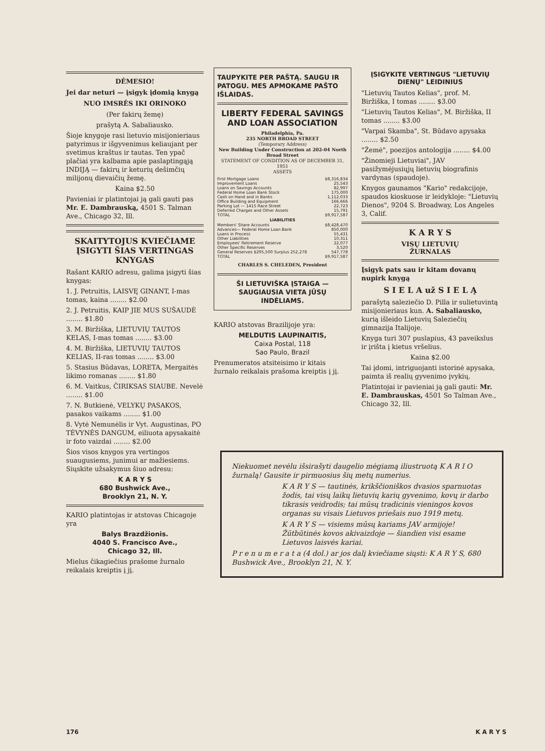DĖMESIO!
Jei dar neturi — įsigyk įdomią knygą
NUO IMSRĖS IKI ORINOKO
(Per fakirų žemę)
prašytą A. Sabaliausko.
Šioje knygoje rasi lietuvio misijonieriaus patyrimus ir išgyvenimus keliaujant per svetimus kraštus ir tautas. Ten ypač plačiai yra kalbama apie paslaptingąją INDIJĄ — fakirų ir keturių dešimčių milijonų dievaičių žemę.
Kaina $2.50
Pavieniai ir platintojai ją gali gauti pas Mr. E. Dambrauską, 4501 S. Talman Ave., Chicago 32, Ill.
SKAITYTOJUS KVIEČIAME ĮSIGYTI ŠIAS VERTINGAS KNYGAS
Rašant KARIO adresu, galima įsigyti šias knygas:
1. J. Petruitis, LAISVĘ GINANT, I-mas tomas, kaina ........ $2.00
2. J. Petruitis, KAIP JIE MUS SUŠAUDĖ ........ $1.80
3. M. Biržiška, LIETUVIŲ TAUTOS KELAS, I-mas tomas ........ $3.00
4. M. Biržiška, LIETUVIŲ TAUTOS KELIAS, II-ras tomas ........ $3.00
5. Stasius Būdavas, LORETA, Mergaitės likimo romanas ........ $1.80
6. M. Vaitkus, ČIRIKSAS SIAUBE. Nevelė ........ $1.00
7. N. Butkienė, VELYKŲ PASAKOS, pasakos vaikams ........ $1.00
8. Vytė Nemunėlis ir Vyt. Augustinas, PO TĖVYNĖS DANGUM, eiliuota apysakaitė ir foto vaizdai ........ $2.00
Šios visos knygos yra vertingos suaugusiems, junimui ar mažiesiems. Siųskite užsakymus šiuo adresu:
K A R Y S
680 Bushwick Ave.,
Brooklyn 21, N. Y.
KARIO platintojas ir atstovas Chicagoje yra
Balys Brazdžionis.
4040 S. Francisco Ave.,
Chicago 32, Ill.
Mielus čikagiečius prašome žurnalo reikalais kreiptis į jį.
TAUPYKITE PER PAŠTĄ. SAUGU IR PATOGU. MES APMOKAME PAŠTO IŠLAIDAS.
LIBERTY FEDERAL SAVINGS AND LOAN ASSOCIATION
Philadelphia, Pa.
235 NORTH BROAD STREET
(Temporary Address)
New Building Under Construction at 202-04 North Broad Street
STATEMENT OF CONDITION AS OF DECEMBER 31, 1951
ASSETS
| First Mortgage Loans | $8,316,834 |
| Improvement Loans | 25,543 |
| Loans on Savings Accounts | 82,997 |
| Federal Home Loan Bank Stock | 175,000 |
| Cash on Hand and in Banks | 1,112,033 |
| Office Building and Equipment | 166,666 |
| Parking Lot — 1415 Race Street | 22,723 |
| Deferred Charges and Other Assets | 15,791 |
| TOTAL | $9,917,587 |
| LIABILITIES | |
| Members' Share Accounts | $8,428,470 |
| Advances— Federal Home Loan Bank | 850,000 |
| Loans in Process | 55,431 |
| Other Liabilities | 10,311 |
| Employees' Retirement Reserve | 22,077 |
| Other Specific Reserves | 3,520 |
| General Reserves $295,500 Surplus 252,278 | 547,778 |
| TOTAL | $9,917,587 |
CHARLES S. CHELEDEN, President
ŠI LIETUVIŠKA ĮSTAIGA — SAUGIAUSIA VIETA JŪSŲ INDĖLIAMS.
KARIO atstovas Brazilijoje yra:
MELDUTIS LAUPINAITIS,
Caixa Postal, 118
Sao Paulo, Brazil
Prenumeratos atsiteisimo ir kitais žurnalo reikalais prašoma kreiptis į jį.
ĮSIGYKITE VERTINGUS "LIETUVIŲ DIENŲ" LEIDINIUS
"Lietuvių Tautos Kelias", prof. M. Biržiška, I tomas ........ $3.00
"Lietuvių Tautos Kelias", M. Biržiška, II tomas ........ $3.00
"Varpai Skamba", St. Būdavo apysaka ........ $2.50
"Žemė", poezijos antologija ........ $4.00
"Žinomieji Lietuviai", JAV pasižymėjusiųjų lietuvių biografinis vardynas (spaudoje).
Knygos gaunamos "Kario" redakcijoje, spaudos kioskuose ir leidykloje: "Lietuvių Dienos", 9204 S. Broadway, Los Angeles 3, Calif.
K A R Y S
VISŲ LIETUVIŲ
ŽURNALAS
Įsigyk pats sau ir kitam dovanų nupirk knygą
S I E L A už S I E L Ą
parašytą saleziečio D. Pilla ir sulietuvintą misijonieriaus kun. A. Sabaliausko, kurią išleido Lietuvių Saleziečių gimnazija Italijoje.
Knyga turi 307 puslapius, 43 paveikslus ir įrišta į kietus vršelius.
Kaina $2.00
Tai įdomi, intriguojanti istorinė apysaka, paimta iš realių gyvenimo įvykių.
Platintojai ir pavieniai ją gali gauti: Mr. E. Dambrauskas, 4501 So Talman Ave., Chicago 32, Ill.
Niekuomet nevėlu išsirašyti daugelio mėgiamą iliustruotą K A R I O žurnalą! Gausite ir pirmuosius šių metų numerius.
K A R Y S — tautinės, krikščioniškos dvasios sparnuotas žodis, tai visų laikų lietuvių karių gyvenimo, kovų ir darbo tikrasis veidrodis; tai mūsų tradicinis vieningos kovos organas su visais Lietuvos priešais nuo 1919 metų.
K A R Y S — visiems mūsų kariams JAV armijoje! Žūtbūtinės kovos akivaizdoje — šiandien visi esame Lietuvos laisvės kariai.
P r e n u m e r a t a (4 dol.) ar jos dalį kviečiame siųsti: K A R Y S, 680 Bushwick Ave., Brooklyn 21, N. Y.
176 K A R Y S